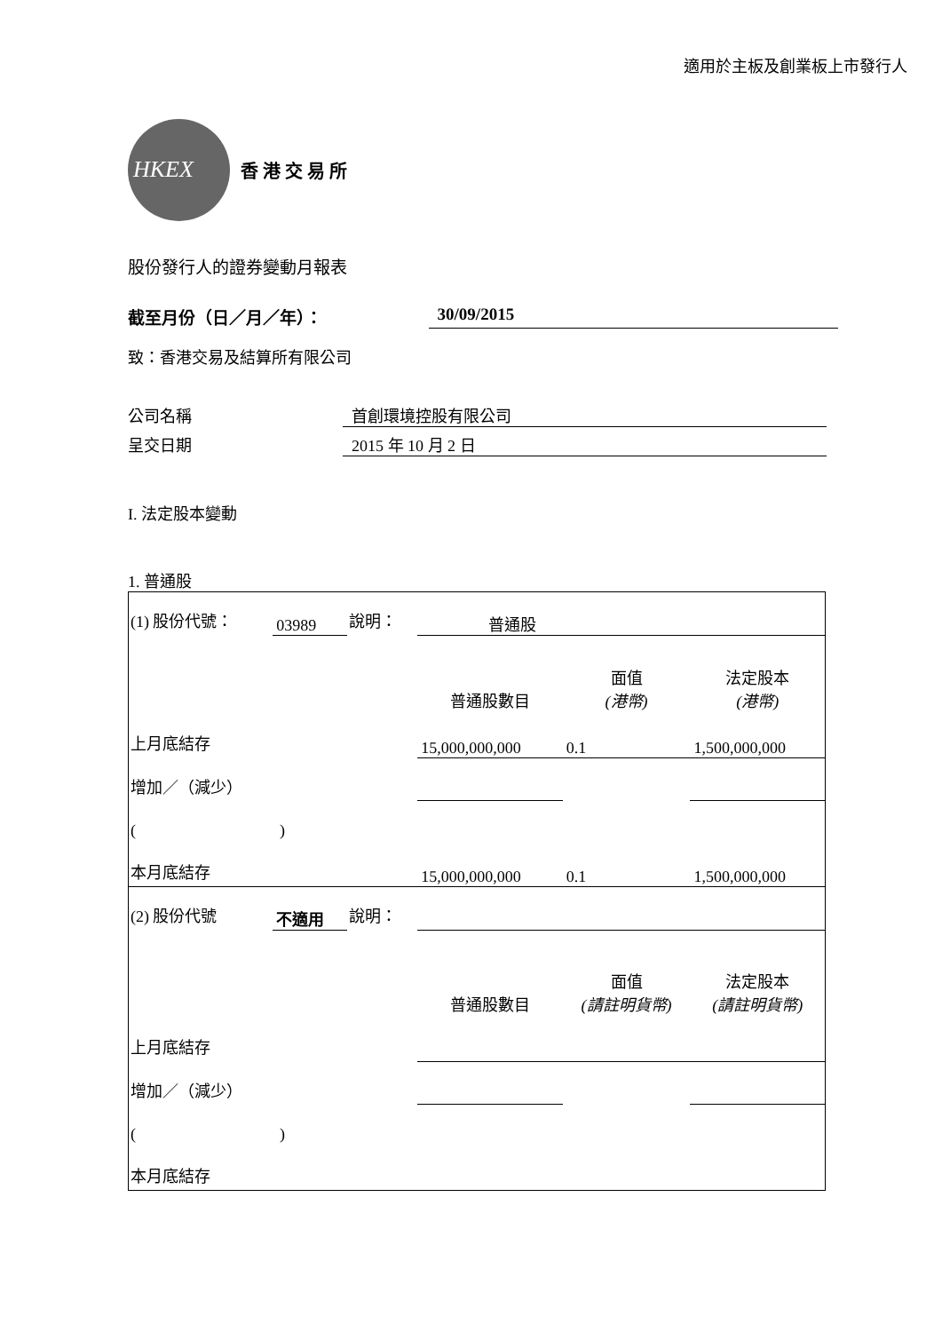適用於主板及創業板上市發行人
HKEX
香 港 交 易 所
股份發行人的證券變動月報表
截至月份（日／月／年）： 30/09/2015
致：香港交易及結算所有限公司
公司名稱 首創環境控股有限公司
呈交日期 2015 年 10 月 2 日
I. 法定股本變動
1. 普通股
| (1) 股份代號： | 03989 | 說明： | 普通股 | | |
| | | | 普通股數目 | 面值 (港幣) | 法定股本 (港幣) |
| 上月底結存 | | | 15,000,000,000 | 0.1 | 1,500,000,000 |
| 增加／（減少） | | | | | |
| ( ) | | | | | |
| 本月底結存 | | | 15,000,000,000 | 0.1 | 1,500,000,000 |
| (2) 股份代號 | 不適用 | 說明： | | | |
| | | | 普通股數目 | 面值 (請註明貨幣) | 法定股本 (請註明貨幣) |
| 上月底結存 | | | | | |
| 增加／（減少） | | | | | |
| ( ) | | | | | |
| 本月底結存 | | | | | |